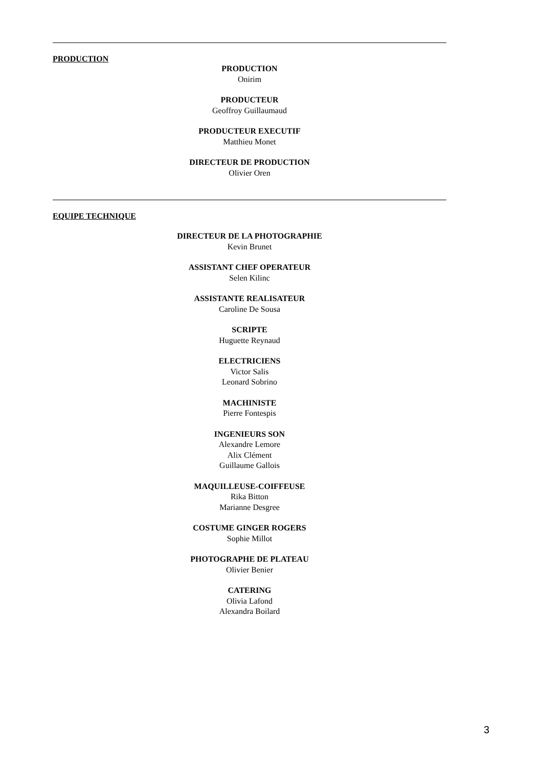PRODUCTION
PRODUCTION
Onirim
PRODUCTEUR
Geoffroy Guillaumaud
PRODUCTEUR EXECUTIF
Matthieu Monet
DIRECTEUR DE PRODUCTION
Olivier Oren
EQUIPE TECHNIQUE
DIRECTEUR DE LA PHOTOGRAPHIE
Kevin Brunet
ASSISTANT CHEF OPERATEUR
Selen Kilinc
ASSISTANTE REALISATEUR
Caroline De Sousa
SCRIPTE
Huguette Reynaud
ELECTRICIENS
Victor Salis
Leonard Sobrino
MACHINISTE
Pierre Fontespis
INGENIEURS SON
Alexandre Lemore
Alix Clément
Guillaume Gallois
MAQUILLEUSE-COIFFEUSE
Rika Bitton
Marianne Desgree
COSTUME GINGER ROGERS
Sophie Millot
PHOTOGRAPHE DE PLATEAU
Olivier Benier
CATERING
Olivia Lafond
Alexandra Boilard
3